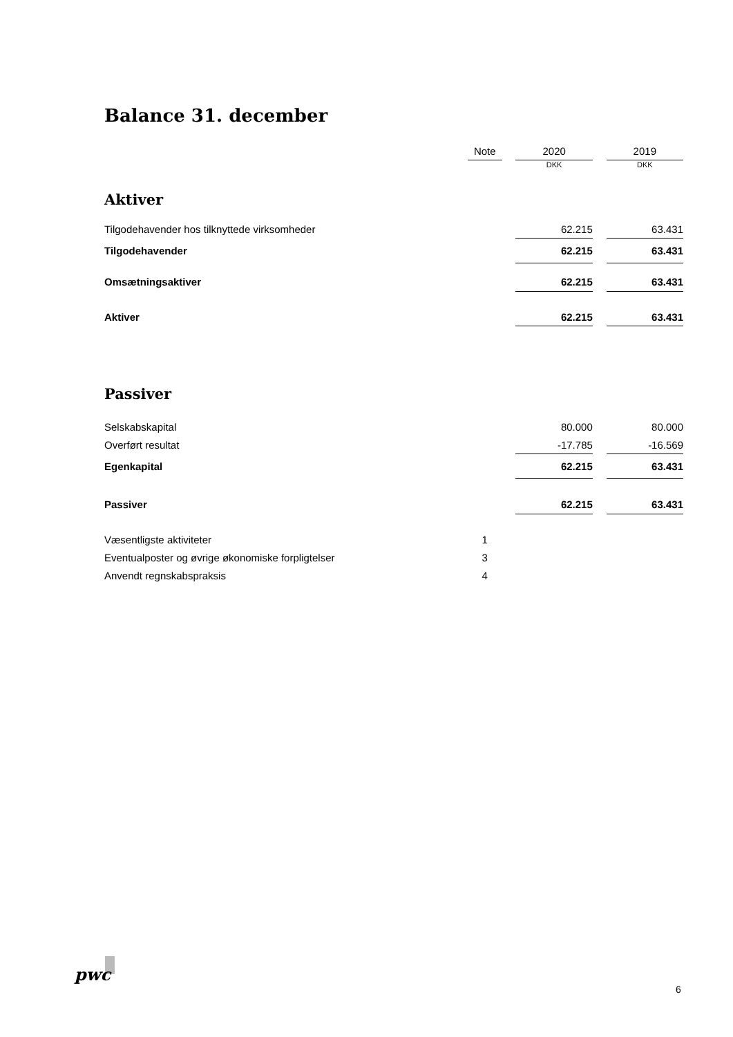Balance 31. december
| | Note | | 2020 | | 2019 |
| | | | DKK | | DKK |
| Aktiver | | | | | |
| Tilgodehavender hos tilknyttede virksomheder | | | 62.215 | | 63.431 |
| Tilgodehavender | | | 62.215 | | 63.431 |
| Omsætningsaktiver | | | 62.215 | | 63.431 |
| Aktiver | | | 62.215 | | 63.431 |
| Passiver | | | | | |
| Selskabskapital | | | 80.000 | | 80.000 |
| Overført resultat | | | -17.785 | | -16.569 |
| Egenkapital | | | 62.215 | | 63.431 |
| Passiver | | | 62.215 | | 63.431 |
| Væsentligste aktiviteter | 1 | | | | |
| Eventualposter og øvrige økonomiske forpligtelser | 3 | | | | |
| Anvendt regnskabspraksis | 4 | | | | |
pwc
6